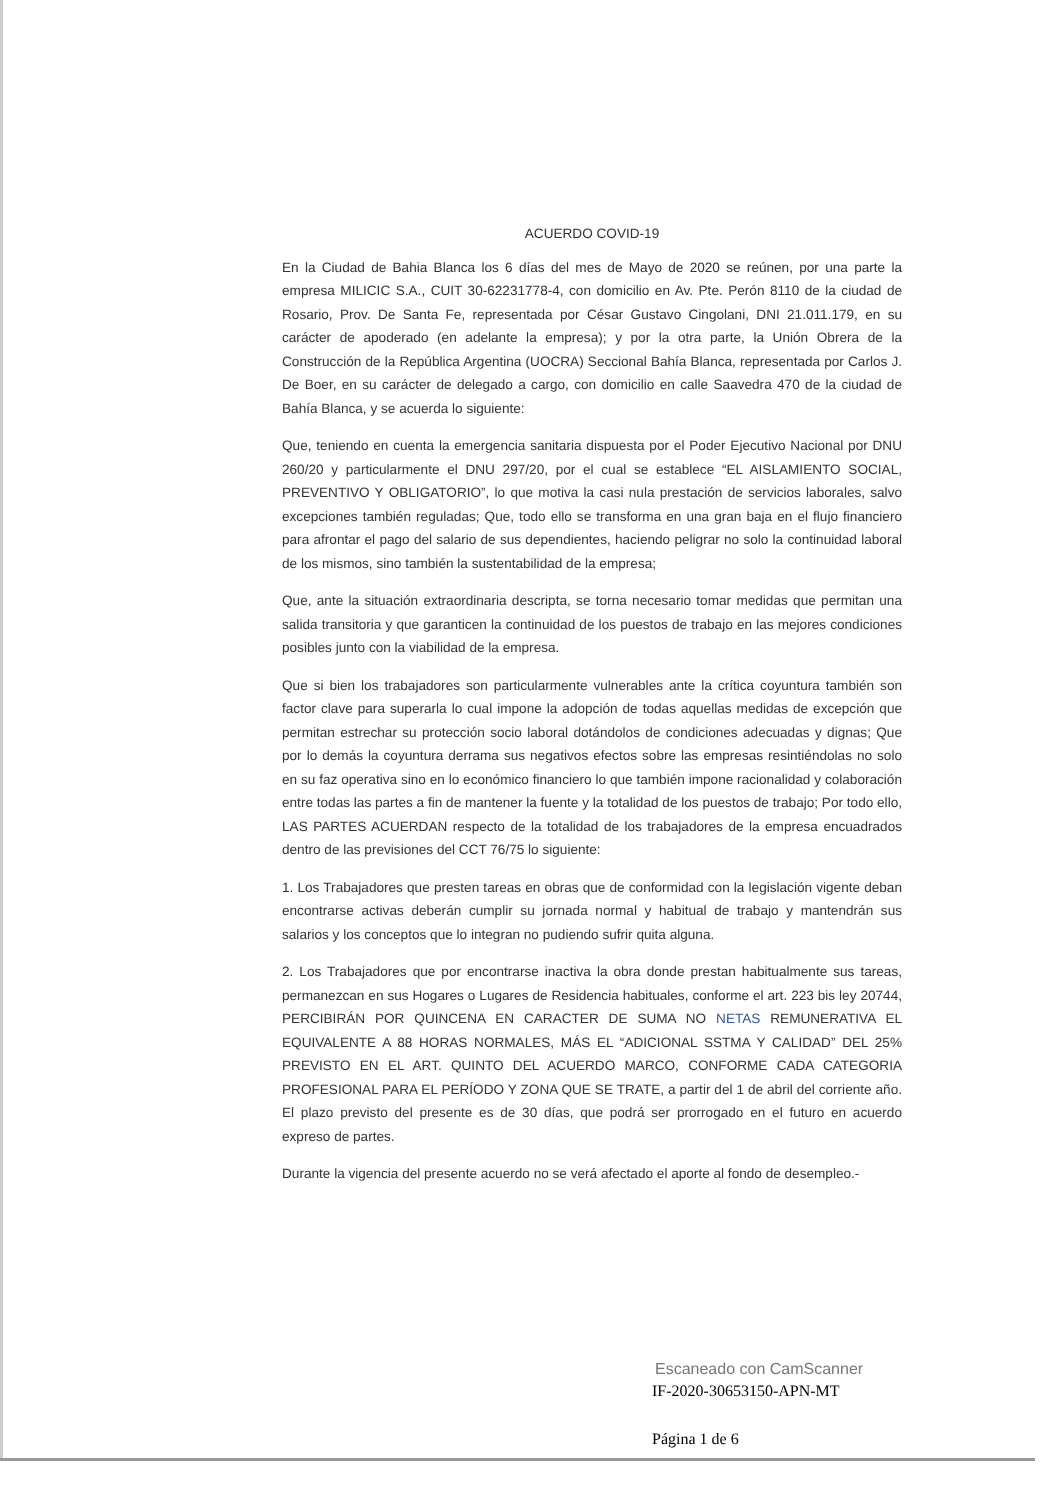ACUERDO COVID-19
En la Ciudad de Bahia Blanca los 6 días del mes de Mayo de 2020 se reúnen, por una parte la empresa MILICIC S.A., CUIT 30-62231778-4, con domicilio en Av. Pte. Perón 8110 de la ciudad de Rosario, Prov. De Santa Fe, representada por César Gustavo Cingolani, DNI 21.011.179, en su carácter de apoderado (en adelante la empresa); y por la otra parte, la Unión Obrera de la Construcción de la República Argentina (UOCRA) Seccional Bahía Blanca, representada por Carlos J. De Boer, en su carácter de delegado a cargo, con domicilio en calle Saavedra 470 de la ciudad de Bahía Blanca, y se acuerda lo siguiente:
Que, teniendo en cuenta la emergencia sanitaria dispuesta por el Poder Ejecutivo Nacional por DNU 260/20 y particularmente el DNU 297/20, por el cual se establece “EL AISLAMIENTO SOCIAL, PREVENTIVO Y OBLIGATORIO”, lo que motiva la casi nula prestación de servicios laborales, salvo excepciones también reguladas; Que, todo ello se transforma en una gran baja en el flujo financiero para afrontar el pago del salario de sus dependientes, haciendo peligrar no solo la continuidad laboral de los mismos, sino también la sustentabilidad de la empresa;
Que, ante la situación extraordinaria descripta, se torna necesario tomar medidas que permitan una salida transitoria y que garanticen la continuidad de los puestos de trabajo en las mejores condiciones posibles junto con la viabilidad de la empresa.
Que si bien los trabajadores son particularmente vulnerables ante la crítica coyuntura también son factor clave para superarla lo cual impone la adopción de todas aquellas medidas de excepción que permitan estrechar su protección socio laboral dotándolos de condiciones adecuadas y dignas; Que por lo demás la coyuntura derrama sus negativos efectos sobre las empresas resintiéndolas no solo en su faz operativa sino en lo económico financiero lo que también impone racionalidad y colaboración entre todas las partes a fin de mantener la fuente y la totalidad de los puestos de trabajo; Por todo ello, LAS PARTES ACUERDAN respecto de la totalidad de los trabajadores de la empresa encuadrados dentro de las previsiones del CCT 76/75 lo siguiente:
1. Los Trabajadores que presten tareas en obras que de conformidad con la legislación vigente deban encontrarse activas deberán cumplir su jornada normal y habitual de trabajo y mantendrán sus salarios y los conceptos que lo integran no pudiendo sufrir quita alguna.
2. Los Trabajadores que por encontrarse inactiva la obra donde prestan habitualmente sus tareas, permanezcan en sus Hogares o Lugares de Residencia habituales, conforme el art. 223 bis ley 20744, PERCIBIRÁN POR QUINCENA EN CARACTER DE SUMA NO NETAS REMUNERATIVA EL EQUIVALENTE A 88 HORAS NORMALES, MÁS EL “ADICIONAL SSTMA Y CALIDAD” DEL 25% PREVISTO EN EL ART. QUINTO DEL ACUERDO MARCO, CONFORME CADA CATEGORIA PROFESIONAL PARA EL PERÍODO Y ZONA QUE SE TRATE, a partir del 1 de abril del corriente año. El plazo previsto del presente es de 30 días, que podrá ser prorrogado en el futuro en acuerdo expreso de partes.
Durante la vigencia del presente acuerdo no se verá afectado el aporte al fondo de desempleo.-
Escaneado con CamScanner
IF-2020-30653150-APN-MT
Página 1 de 6